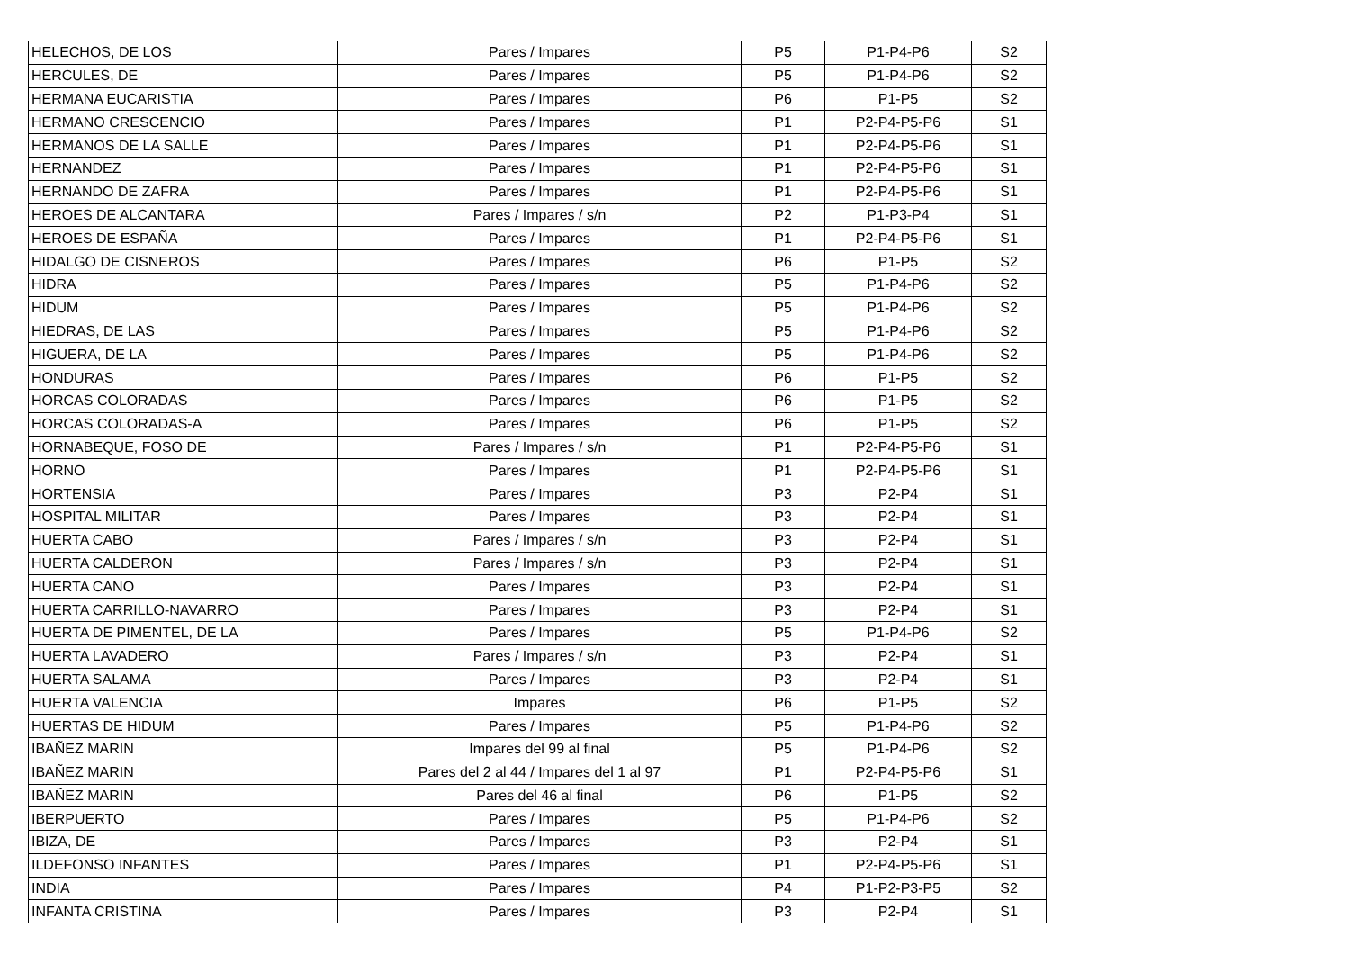| HELECHOS, DE LOS | Pares / Impares | P5 | P1-P4-P6 | S2 |
| HERCULES, DE | Pares / Impares | P5 | P1-P4-P6 | S2 |
| HERMANA EUCARISTIA | Pares / Impares | P6 | P1-P5 | S2 |
| HERMANO CRESCENCIO | Pares / Impares | P1 | P2-P4-P5-P6 | S1 |
| HERMANOS DE LA SALLE | Pares / Impares | P1 | P2-P4-P5-P6 | S1 |
| HERNANDEZ | Pares / Impares | P1 | P2-P4-P5-P6 | S1 |
| HERNANDO DE ZAFRA | Pares / Impares | P1 | P2-P4-P5-P6 | S1 |
| HEROES DE ALCANTARA | Pares / Impares / s/n | P2 | P1-P3-P4 | S1 |
| HEROES DE ESPAÑA | Pares / Impares | P1 | P2-P4-P5-P6 | S1 |
| HIDALGO DE CISNEROS | Pares / Impares | P6 | P1-P5 | S2 |
| HIDRA | Pares / Impares | P5 | P1-P4-P6 | S2 |
| HIDUM | Pares / Impares | P5 | P1-P4-P6 | S2 |
| HIEDRAS, DE LAS | Pares / Impares | P5 | P1-P4-P6 | S2 |
| HIGUERA, DE LA | Pares / Impares | P5 | P1-P4-P6 | S2 |
| HONDURAS | Pares / Impares | P6 | P1-P5 | S2 |
| HORCAS COLORADAS | Pares / Impares | P6 | P1-P5 | S2 |
| HORCAS COLORADAS-A | Pares / Impares | P6 | P1-P5 | S2 |
| HORNABEQUE, FOSO DE | Pares / Impares / s/n | P1 | P2-P4-P5-P6 | S1 |
| HORNO | Pares / Impares | P1 | P2-P4-P5-P6 | S1 |
| HORTENSIA | Pares / Impares | P3 | P2-P4 | S1 |
| HOSPITAL MILITAR | Pares / Impares | P3 | P2-P4 | S1 |
| HUERTA CABO | Pares / Impares / s/n | P3 | P2-P4 | S1 |
| HUERTA CALDERON | Pares / Impares / s/n | P3 | P2-P4 | S1 |
| HUERTA CANO | Pares / Impares | P3 | P2-P4 | S1 |
| HUERTA CARRILLO-NAVARRO | Pares / Impares | P3 | P2-P4 | S1 |
| HUERTA DE PIMENTEL, DE LA | Pares / Impares | P5 | P1-P4-P6 | S2 |
| HUERTA LAVADERO | Pares / Impares / s/n | P3 | P2-P4 | S1 |
| HUERTA SALAMA | Pares / Impares | P3 | P2-P4 | S1 |
| HUERTA VALENCIA | Impares | P6 | P1-P5 | S2 |
| HUERTAS DE HIDUM | Pares / Impares | P5 | P1-P4-P6 | S2 |
| IBAÑEZ MARIN | Impares del 99 al final | P5 | P1-P4-P6 | S2 |
| IBAÑEZ MARIN | Pares del 2 al 44 / Impares del 1 al 97 | P1 | P2-P4-P5-P6 | S1 |
| IBAÑEZ MARIN | Pares del 46 al final | P6 | P1-P5 | S2 |
| IBERPUERTO | Pares / Impares | P5 | P1-P4-P6 | S2 |
| IBIZA, DE | Pares / Impares | P3 | P2-P4 | S1 |
| ILDEFONSO INFANTES | Pares / Impares | P1 | P2-P4-P5-P6 | S1 |
| INDIA | Pares / Impares | P4 | P1-P2-P3-P5 | S2 |
| INFANTA CRISTINA | Pares / Impares | P3 | P2-P4 | S1 |